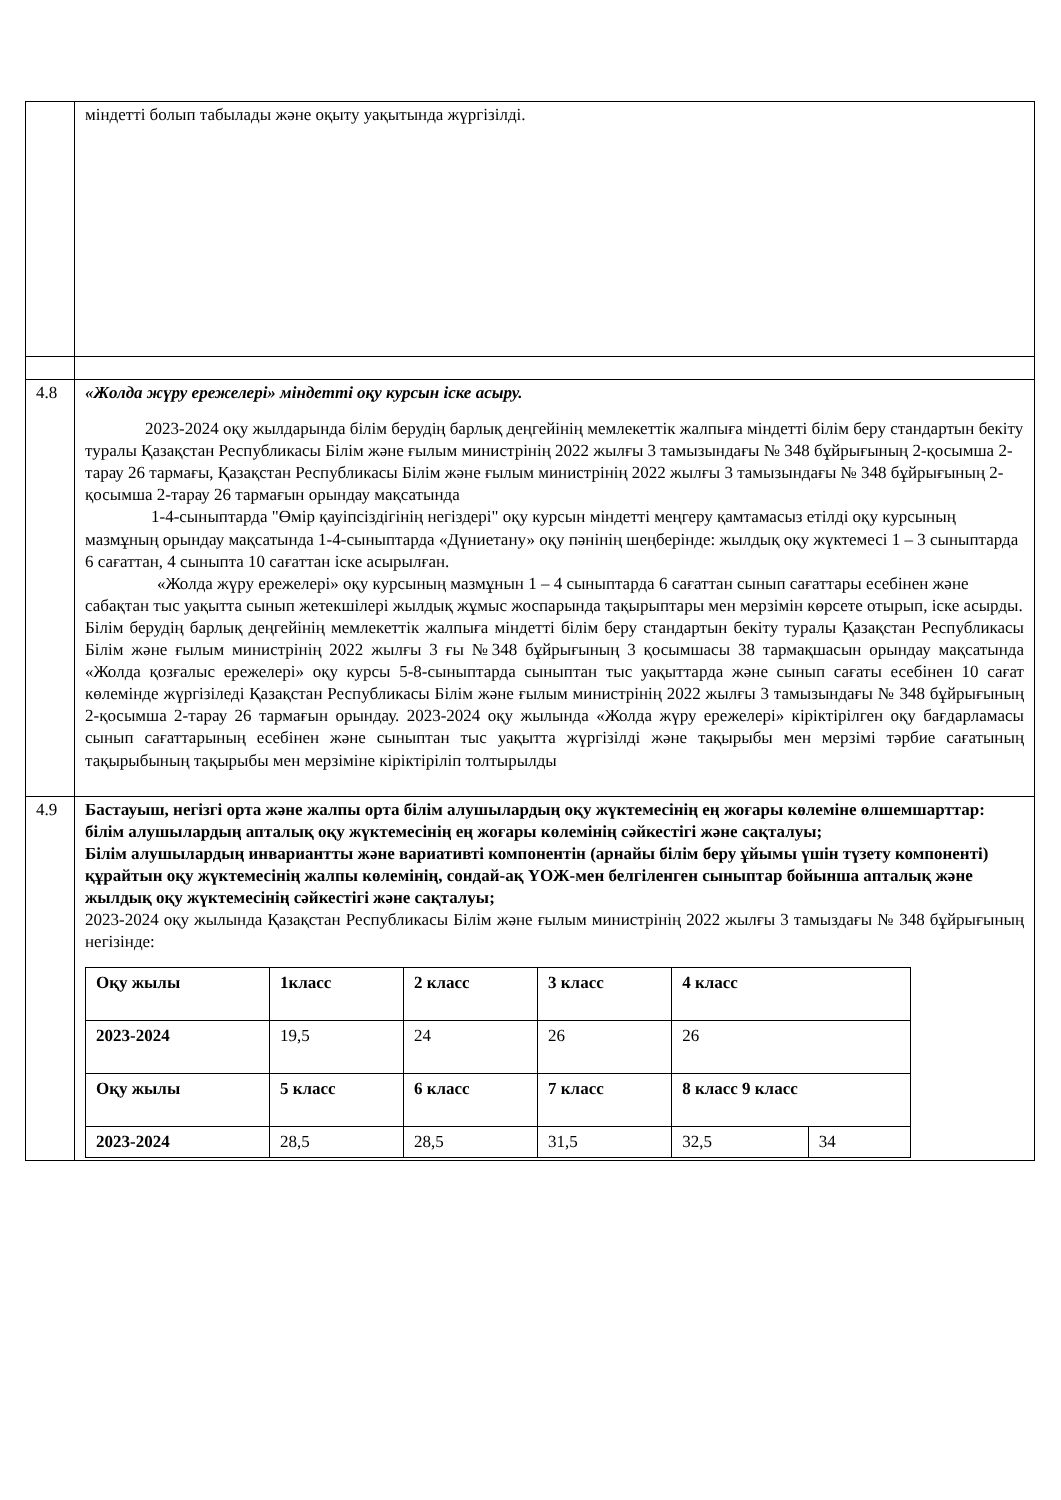| | міндетті болып табылады және оқыту уақытында жүргізілді. |
| 4.8 | «Жолда жүру ережелері» міндетті оқу курсын іске асыру. 2023-2024 оқу жылдарында білім берудің барлық деңгейінің мемлекеттік жалпыға міндетті білім беру стандартын бекіту туралы Қазақстан Республикасы Білім және ғылым министрінің 2022 жылғы 3 тамызындағы № 348 бұйрығының 2-қосымша 2-тарау 26 тармағы, Қазақстан Республикасы Білім және ғылым министрінің 2022 жылғы 3 тамызындағы № 348 бұйрығының 2-қосымша 2-тарау 26 тармағын орындау мақсатында 1-4-сыныптарда "Өмір қауіпсіздігінің негіздері" оқу курсын міндетті меңгеру қамтамасыз етілді оқу курсының мазмұның орындау мақсатында 1-4-сыныптарда «Дүниетану» оқу пәнінің шеңберінде: жылдық оқу жүктемесі 1 – 3 сыныптарда 6 сағаттан, 4 сыныпта 10 сағаттан іске асырылған. «Жолда жүру ережелері» оқу курсының мазмұнын 1 – 4 сыныптарда 6 сағаттан сынып сағаттары есебінен және сабақтан тыс уақытта сынып жетекшілері жылдық жұмыс жоспарында тақырыптары мен мерзімін көрсете отырып, іске асырды. Білім берудің барлық деңгейінің мемлекеттік жалпыға міндетті білім беру стандартын бекіту туралы Қазақстан Республикасы Білім және ғылым министрінің 2022 жылғы 3 ғы №348 бұйрығының 3 қосымшасы 38 тармақшасын орындау мақсатында «Жолда қозғалыс ережелері» оқу курсы 5-8-сыныптарда сыныптан тыс уақыттарда және сынып сағаты есебінен 10 сағат көлемінде жүргізіледі Қазақстан Республикасы Білім және ғылым министрінің 2022 жылғы 3 тамызындағы № 348 бұйрығының 2-қосымша 2-тарау 26 тармағын орындау. 2023-2024 оқу жылында «Жолда жүру ережелері» кіріктірілген оқу бағдарламасы сынып сағаттарының есебінен және сыныптан тыс уақытта жүргізілді және тақырыбы мен мерзімі тәрбие сағатының тақырыбының тақырыбы мен мерзіміне кіріктіріліп толтырылды |
| 4.9 | Бастауыш, негізгі орта және жалпы орта білім алушылардың оқу жүктемесінің ең жоғары көлеміне өлшемшарттар: білім алушылардың апталық оқу жүктемесінің ең жоғары көлемінің сәйкестігі және сақталуы; Білім алушылардың инвариантты және вариативті компонентін (арнайы білім беру ұйымы үшін түзету компоненті) құрайтын оқу жүктемесінің жалпы көлемінің, сондай-ақ ҮОЖ-мен белгіленген сыныптар бойынша апталық және жылдық оқу жүктемесінің сәйкестігі және сақталуы; 2023-2024 оқу жылында Қазақстан Республикасы Білім және ғылым министрінің 2022 жылғы 3 тамыздағы № 348 бұйрығының негізінде: / Оқу жылы / 1класс / 2 класс / 3 класс / 4 класс / / / --- / --- / --- / --- / --- / --- / / 2023-2024 / 19,5 / 24 / 26 / 26 / / / Оқу жылы / 5 класс / 6 класс / 7 класс / 8 класс 9 класс / / / 2023-2024 / 28,5 / 28,5 / 31,5 / 32,5 / 34 / |